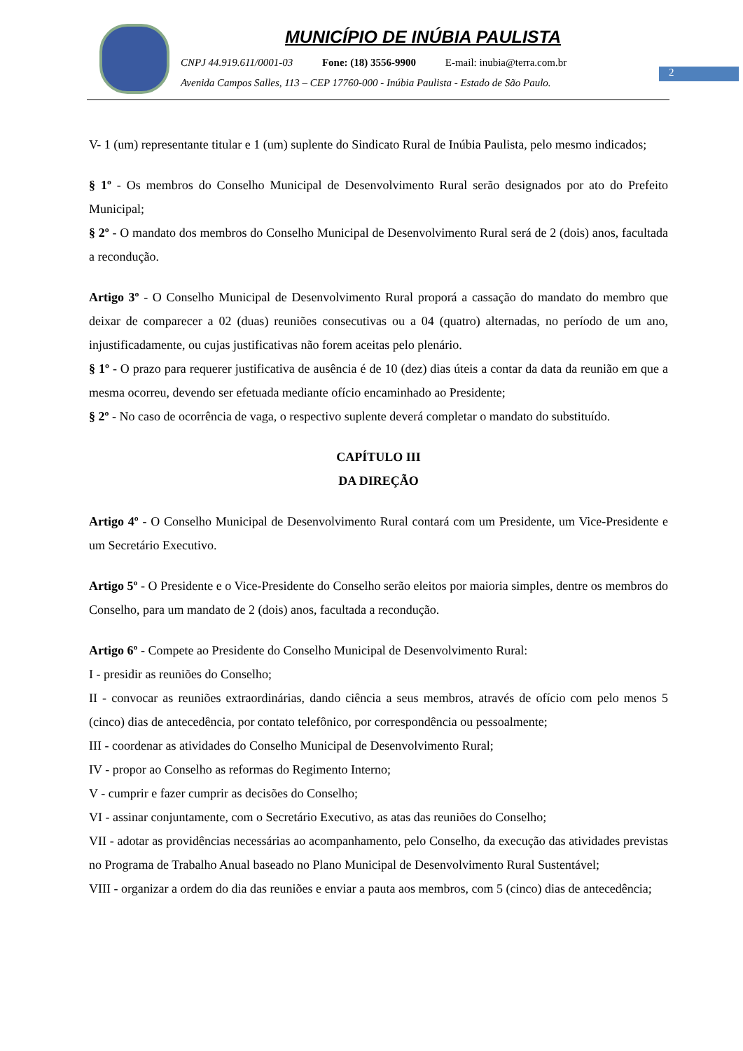2
MUNICÍPIO DE INÚBIA PAULISTA
CNPJ 44.919.611/0001-03 Fone: (18) 3556-9900 E-mail: inubia@terra.com.br
Avenida Campos Salles, 113 – CEP 17760-000 - Inúbia Paulista - Estado de São Paulo.
V- 1 (um) representante titular e 1 (um) suplente do Sindicato Rural de Inúbia Paulista, pelo mesmo indicados;
§ 1º - Os membros do Conselho Municipal de Desenvolvimento Rural serão designados por ato do Prefeito Municipal;
§ 2º - O mandato dos membros do Conselho Municipal de Desenvolvimento Rural será de 2 (dois) anos, facultada a recondução.
Artigo 3º - O Conselho Municipal de Desenvolvimento Rural proporá a cassação do mandato do membro que deixar de comparecer a 02 (duas) reuniões consecutivas ou a 04 (quatro) alternadas, no período de um ano, injustificadamente, ou cujas justificativas não forem aceitas pelo plenário.
§ 1º - O prazo para requerer justificativa de ausência é de 10 (dez) dias úteis a contar da data da reunião em que a mesma ocorreu, devendo ser efetuada mediante ofício encaminhado ao Presidente;
§ 2º - No caso de ocorrência de vaga, o respectivo suplente deverá completar o mandato do substituído.
CAPÍTULO III
DA DIREÇÃO
Artigo 4º - O Conselho Municipal de Desenvolvimento Rural contará com um Presidente, um Vice-Presidente e um Secretário Executivo.
Artigo 5º - O Presidente e o Vice-Presidente do Conselho serão eleitos por maioria simples, dentre os membros do Conselho, para um mandato de 2 (dois) anos, facultada a recondução.
Artigo 6º - Compete ao Presidente do Conselho Municipal de Desenvolvimento Rural:
I - presidir as reuniões do Conselho;
II - convocar as reuniões extraordinárias, dando ciência a seus membros, através de ofício com pelo menos 5 (cinco) dias de antecedência, por contato telefônico, por correspondência ou pessoalmente;
III - coordenar as atividades do Conselho Municipal de Desenvolvimento Rural;
IV - propor ao Conselho as reformas do Regimento Interno;
V - cumprir e fazer cumprir as decisões do Conselho;
VI - assinar conjuntamente, com o Secretário Executivo, as atas das reuniões do Conselho;
VII - adotar as providências necessárias ao acompanhamento, pelo Conselho, da execução das atividades previstas no Programa de Trabalho Anual baseado no Plano Municipal de Desenvolvimento Rural Sustentável;
VIII - organizar a ordem do dia das reuniões e enviar a pauta aos membros, com 5 (cinco) dias de antecedência;